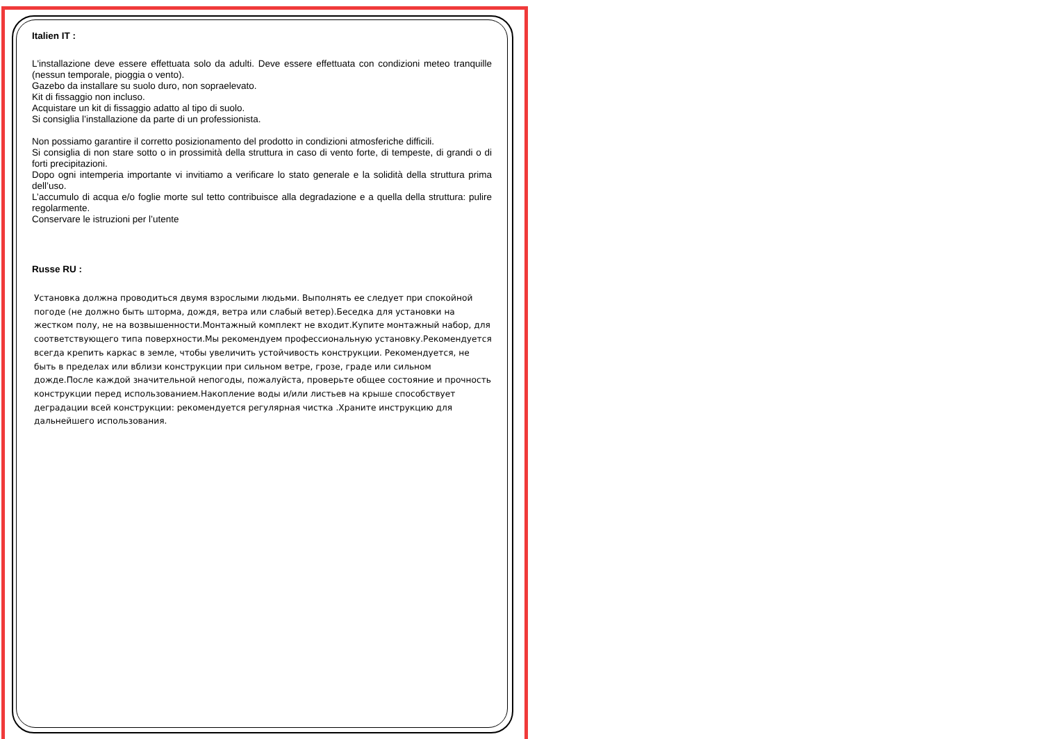Italien IT :
L'installazione deve essere effettuata solo da adulti. Deve essere effettuata con condizioni meteo tranquille (nessun temporale, pioggia o vento).
Gazebo da installare su suolo duro, non sopraelevato.
Kit di fissaggio non incluso.
Acquistare un kit di fissaggio adatto al tipo di suolo.
Si consiglia l’installazione da parte di un professionista.
Non possiamo garantire il corretto posizionamento del prodotto in condizioni atmosferiche difficili.
Si consiglia di non stare sotto o in prossimità della struttura in caso di vento forte, di tempeste, di grandi o di forti precipitazioni.
Dopo ogni intemperia importante vi invitiamo a verificare lo stato generale e la solidità della struttura prima dell’uso.
L’accumulo di acqua e/o foglie morte sul tetto contribuisce alla degradazione e a quella della struttura: pulire regolarmente.
Conservare le istruzioni per l’utente
Russe RU :
Установка должна проводиться двумя взрослыми людьми. Выполнять ее следует при спокойной погоде (не должно быть шторма, дождя, ветра или слабый ветер).Беседка для установки на жестком полу, не на возвышенности.Монтажный комплект не входит.Купите монтажный набор, для соответствующего типа поверхности.Мы рекомендуем профессиональную установку.Рекомендуется всегда крепить каркас в земле, чтобы увеличить устойчивость конструкции. Рекомендуется, не быть в пределах или вблизи конструкции при сильном ветре, грозе, граде или сильном дожде.После каждой значительной непогоды, пожалуйста, проверьте общее состояние и прочность конструкции перед использованием.Накопление воды и/или листьев на крыше способствует деградации всей конструкции: рекомендуется регулярная чистка .Храните инструкцию для дальнейшего использования.